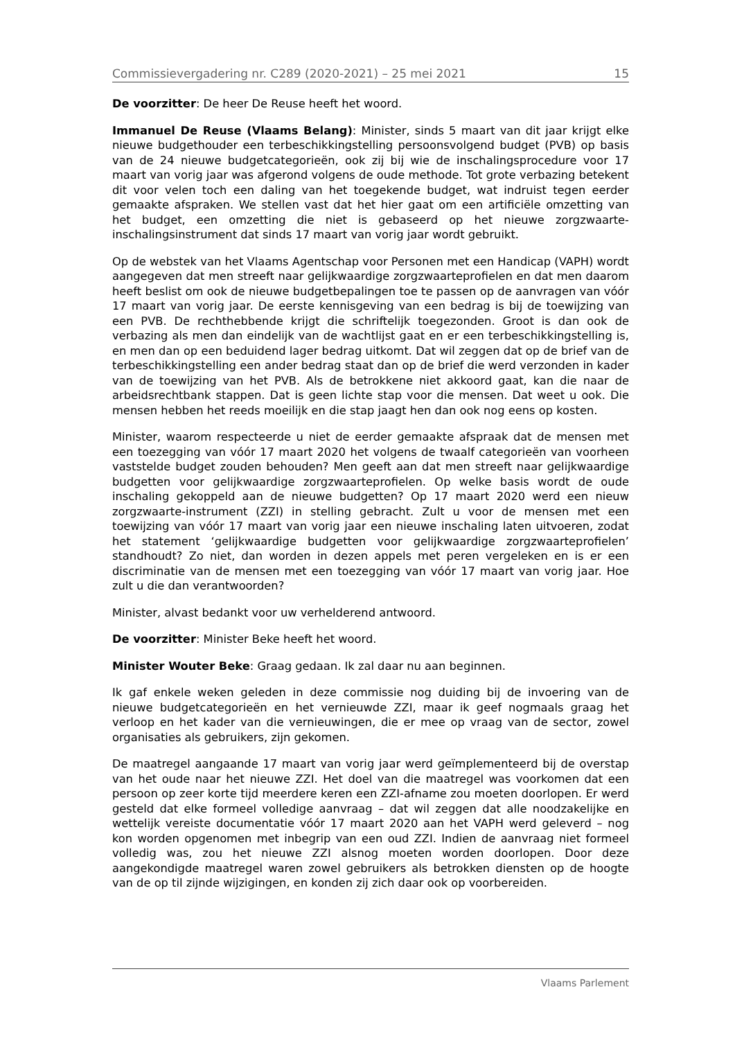Commissievergadering nr. C289 (2020-2021) – 25 mei 2021 15
De voorzitter: De heer De Reuse heeft het woord.
Immanuel De Reuse (Vlaams Belang): Minister, sinds 5 maart van dit jaar krijgt elke nieuwe budgethouder een terbeschikkingstelling persoonsvolgend budget (PVB) op basis van de 24 nieuwe budgetcategorieën, ook zij bij wie de inschalingsprocedure voor 17 maart van vorig jaar was afgerond volgens de oude methode. Tot grote verbazing betekent dit voor velen toch een daling van het toegekende budget, wat indruist tegen eerder gemaakte afspraken. We stellen vast dat het hier gaat om een artificiële omzetting van het budget, een omzetting die niet is gebaseerd op het nieuwe zorgzwaarte-inschalingsinstrument dat sinds 17 maart van vorig jaar wordt gebruikt.
Op de webstek van het Vlaams Agentschap voor Personen met een Handicap (VAPH) wordt aangegeven dat men streeft naar gelijkwaardige zorgzwaarteprofielen en dat men daarom heeft beslist om ook de nieuwe budgetbepalingen toe te passen op de aanvragen van vóór 17 maart van vorig jaar. De eerste kennisgeving van een bedrag is bij de toewijzing van een PVB. De rechthebbende krijgt die schriftelijk toegezonden. Groot is dan ook de verbazing als men dan eindelijk van de wachtlijst gaat en er een terbeschikkingstelling is, en men dan op een beduidend lager bedrag uitkomt. Dat wil zeggen dat op de brief van de terbeschikkingstelling een ander bedrag staat dan op de brief die werd verzonden in kader van de toewijzing van het PVB. Als de betrokkene niet akkoord gaat, kan die naar de arbeidsrechtbank stappen. Dat is geen lichte stap voor die mensen. Dat weet u ook. Die mensen hebben het reeds moeilijk en die stap jaagt hen dan ook nog eens op kosten.
Minister, waarom respecteerde u niet de eerder gemaakte afspraak dat de mensen met een toezegging van vóór 17 maart 2020 het volgens de twaalf categorieën van voorheen vaststelde budget zouden behouden? Men geeft aan dat men streeft naar gelijkwaardige budgetten voor gelijkwaardige zorgzwaarteprofielen. Op welke basis wordt de oude inschaling gekoppeld aan de nieuwe budgetten? Op 17 maart 2020 werd een nieuw zorgzwaarte-instrument (ZZI) in stelling gebracht. Zult u voor de mensen met een toewijzing van vóór 17 maart van vorig jaar een nieuwe inschaling laten uitvoeren, zodat het statement ‘gelijkwaardige budgetten voor gelijkwaardige zorgzwaarteprofielen’ standhoudt? Zo niet, dan worden in dezen appels met peren vergeleken en is er een discriminatie van de mensen met een toezegging van vóór 17 maart van vorig jaar. Hoe zult u die dan verantwoorden?
Minister, alvast bedankt voor uw verhelderend antwoord.
De voorzitter: Minister Beke heeft het woord.
Minister Wouter Beke: Graag gedaan. Ik zal daar nu aan beginnen.
Ik gaf enkele weken geleden in deze commissie nog duiding bij de invoering van de nieuwe budgetcategorieën en het vernieuwde ZZI, maar ik geef nogmaals graag het verloop en het kader van die vernieuwingen, die er mee op vraag van de sector, zowel organisaties als gebruikers, zijn gekomen.
De maatregel aangaande 17 maart van vorig jaar werd geïmplementeerd bij de overstap van het oude naar het nieuwe ZZI. Het doel van die maatregel was voorkomen dat een persoon op zeer korte tijd meerdere keren een ZZI-afname zou moeten doorlopen. Er werd gesteld dat elke formeel volledige aanvraag – dat wil zeggen dat alle noodzakelijke en wettelijk vereiste documentatie vóór 17 maart 2020 aan het VAPH werd geleverd – nog kon worden opgenomen met inbegrip van een oud ZZI. Indien de aanvraag niet formeel volledig was, zou het nieuwe ZZI alsnog moeten worden doorlopen. Door deze aangekondigde maatregel waren zowel gebruikers als betrokken diensten op de hoogte van de op til zijnde wijzigingen, en konden zij zich daar ook op voorbereiden.
Vlaams Parlement